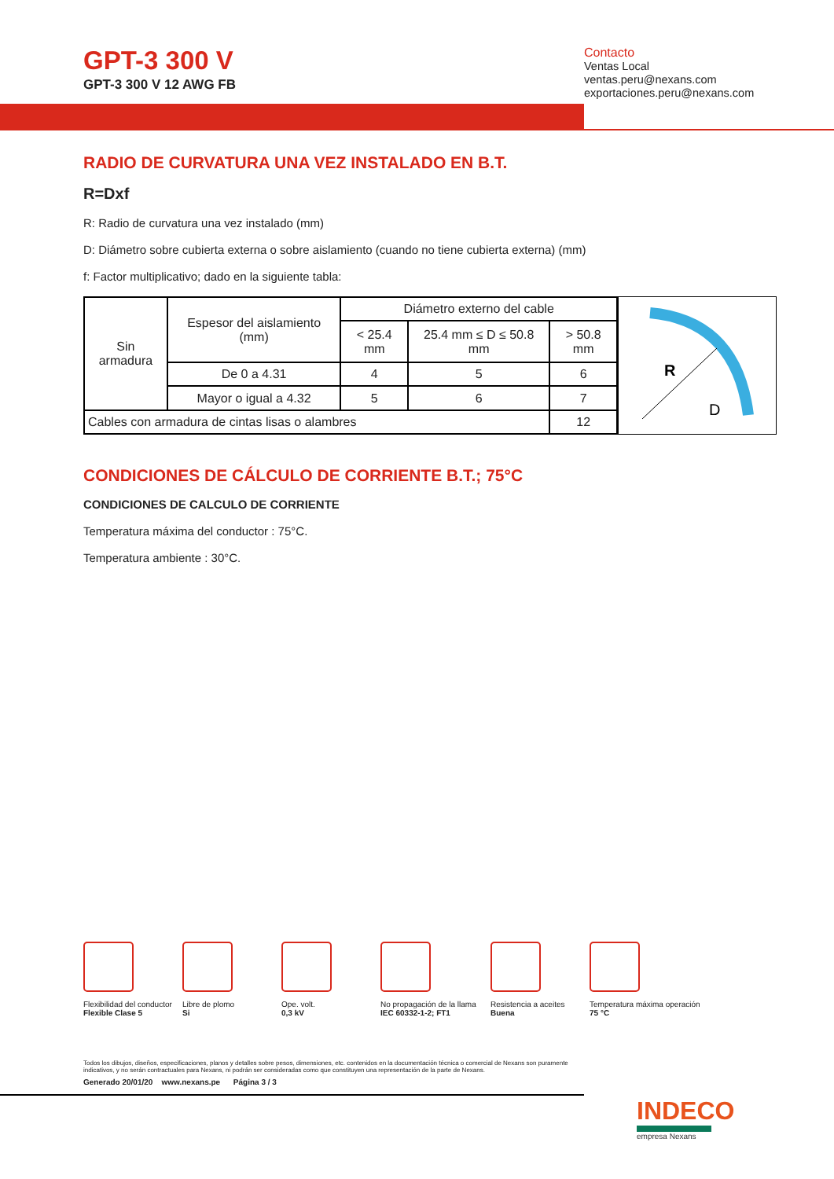GPT-3 300 V
GPT-3 300 V 12 AWG FB
Contacto
Ventas Local
ventas.peru@nexans.com
exportaciones.peru@nexans.com
RADIO DE CURVATURA UNA VEZ INSTALADO EN B.T.
R=Dxf
R: Radio de curvatura una vez instalado (mm)
D: Diámetro sobre cubierta externa o sobre aislamiento (cuando no tiene cubierta externa) (mm)
f: Factor multiplicativo; dado en la siguiente tabla:
| Sin armadura | Espesor del aislamiento (mm) | Diámetro externo del cable | | |
| | | < 25.4 mm | 25.4 mm ≤ D ≤ 50.8 mm | > 50.8 mm |
| | De 0 a 4.31 | 4 | 5 | 6 |
| | Mayor o igual a 4.32 | 5 | 6 | 7 |
| Cables con armadura de cintas lisas o alambres | | | | 12 |
R
D
CONDICIONES DE CÁLCULO DE CORRIENTE B.T.; 75°C
CONDICIONES DE CALCULO DE CORRIENTE
Temperatura máxima del conductor : 75°C.
Temperatura ambiente : 30°C.
Flexibilidad del conductor
Flexible Clase 5
Libre de plomo
Si
Ope. volt.
0,3 kV
No propagación de la llama
IEC 60332-1-2; FT1
Resistencia a aceites
Buena
Temperatura máxima operación
75 °C
Todos los dibujos, diseños, especificaciones, planos y detalles sobre pesos, dimensiones, etc. contenidos en la documentación técnica o comercial de Nexans son puramente indicativos, y no serán contractuales para Nexans, ni podrán ser consideradas como que constituyen una representación de la parte de Nexans.
Generado 20/01/20 www.nexans.pe Página 3 / 3
INDECO
empresa Nexans